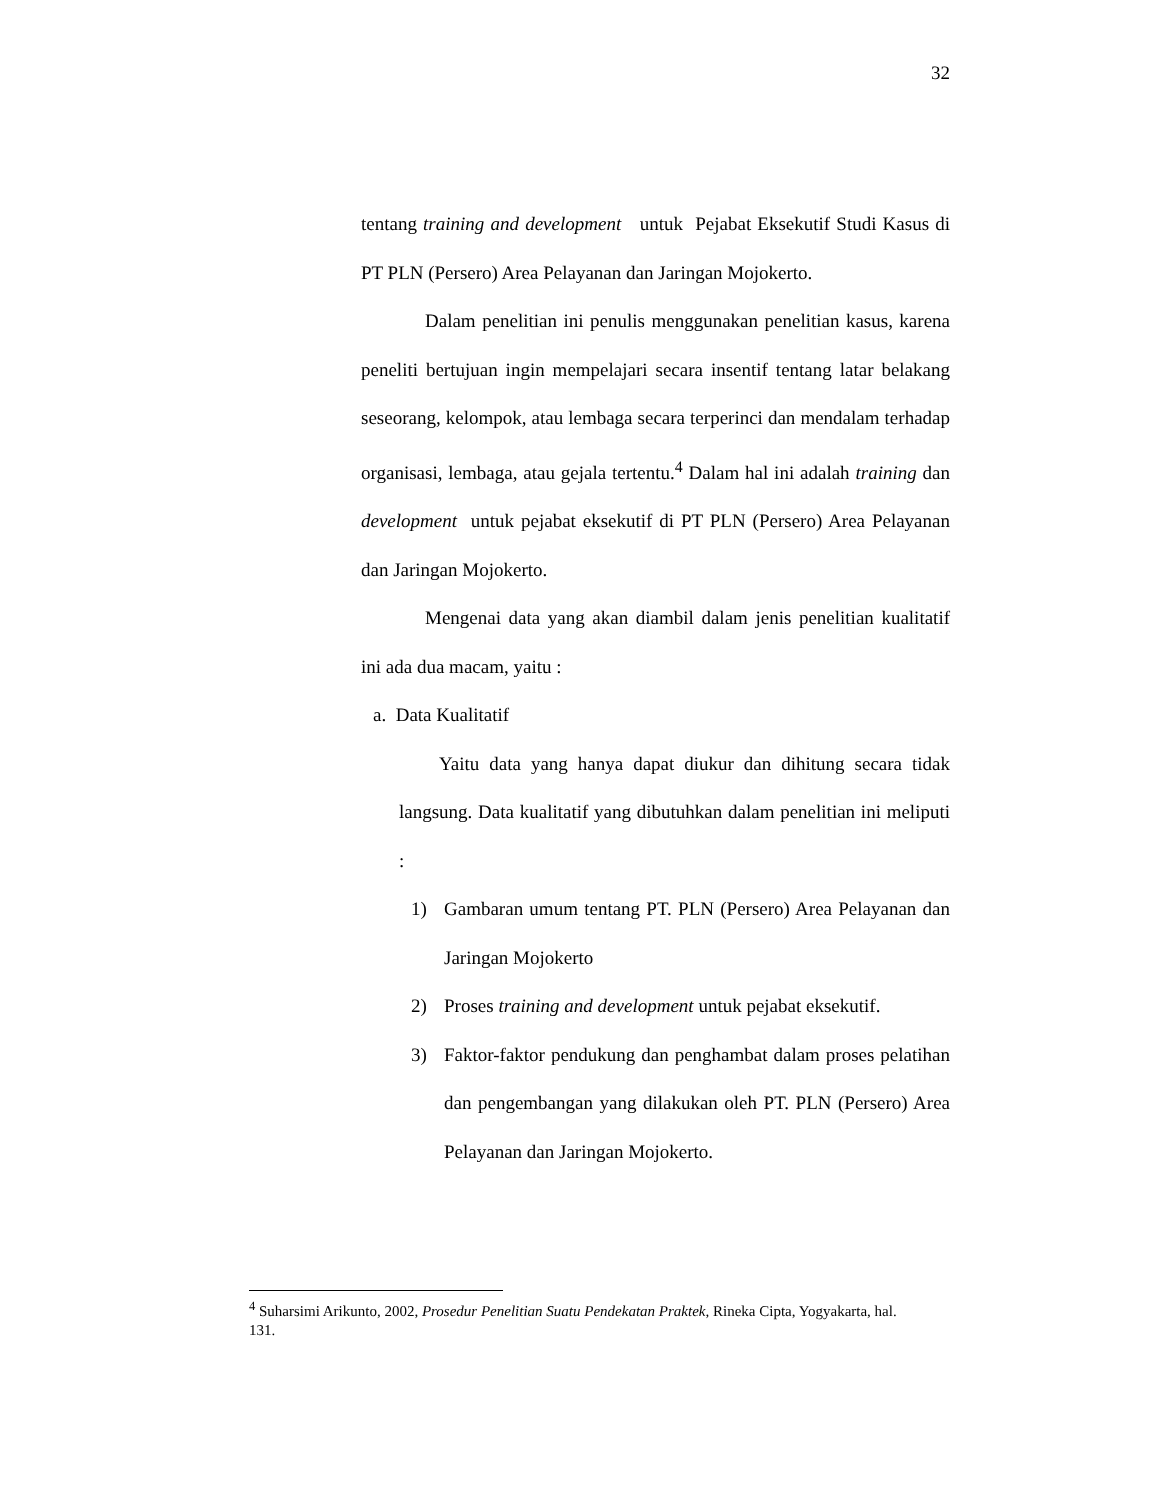32
tentang training and development untuk Pejabat Eksekutif Studi Kasus di PT PLN (Persero) Area Pelayanan dan Jaringan Mojokerto.
Dalam penelitian ini penulis menggunakan penelitian kasus, karena peneliti bertujuan ingin mempelajari secara insentif tentang latar belakang seseorang, kelompok, atau lembaga secara terperinci dan mendalam terhadap organisasi, lembaga, atau gejala tertentu.<sup>4</sup> Dalam hal ini adalah training dan development untuk pejabat eksekutif di PT PLN (Persero) Area Pelayanan dan Jaringan Mojokerto.
Mengenai data yang akan diambil dalam jenis penelitian kualitatif ini ada dua macam, yaitu :
a. Data Kualitatif
Yaitu data yang hanya dapat diukur dan dihitung secara tidak langsung. Data kualitatif yang dibutuhkan dalam penelitian ini meliputi :
1) Gambaran umum tentang PT. PLN (Persero) Area Pelayanan dan Jaringan Mojokerto
2) Proses training and development untuk pejabat eksekutif.
3) Faktor-faktor pendukung dan penghambat dalam proses pelatihan dan pengembangan yang dilakukan oleh PT. PLN (Persero) Area Pelayanan dan Jaringan Mojokerto.
<sup>4</sup> Suharsimi Arikunto, 2002, Prosedur Penelitian Suatu Pendekatan Praktek, Rineka Cipta, Yogyakarta, hal. 131.